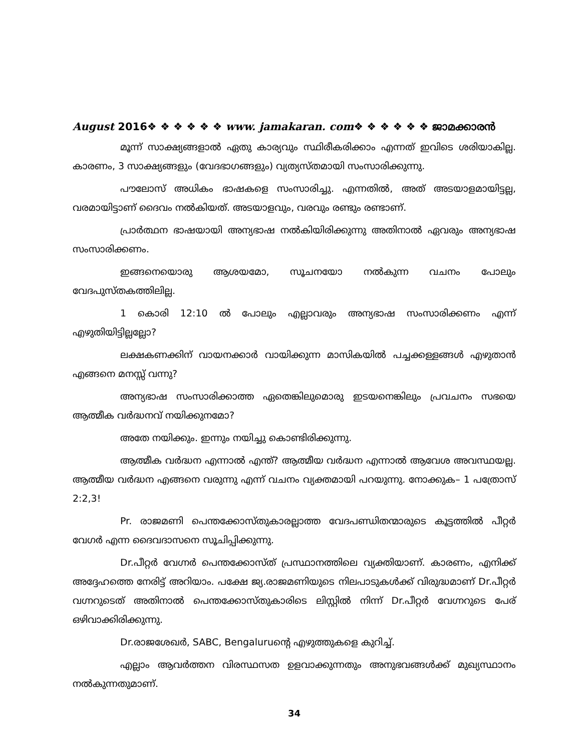August 2016❖ ❖ ❖ ❖ ❖ ❖ www. jamakaran. com❖ ❖ ❖ ❖ ❖ ❖ ജാമക്കാരൻ
മൂന്ന് സാക്ഷ്യങ്ങളാൽ ഏതു കാര്യവും സ്ഥിരീകരിക്കാം എന്നത് ഇവിടെ ശരിയാകില്ല. കാരണം, 3 സാക്ഷ്യങ്ങളും (വേദഭാഗങ്ങളും) വ്യത്യസ്തമായി സംസാരിക്കുന്നു.
പൗലോസ് അധികം ഭാഷകളെ സംസാരിച്ചു. എന്നതിൽ, അത് അടയാളമായിട്ടല്ല, വരമായിട്ടാണ് ദൈവം നൽകിയത്. അടയാളവും, വരവും രണ്ടും രണ്ടാണ്.
പ്രാർത്ഥന ഭാഷയായി അന്യഭാഷ നൽകിയിരിക്കുന്നു അതിനാൽ ഏവരും അന്യഭാഷ സംസാരിക്കണം.
ഇങ്ങനെയൊരു ആശയമോ, സൂചനയോ നൽകുന്ന വചനം പോലും വേദപുസ്തകത്തിലില്ല.
1 കൊരി 12:10 ൽ പോലും എല്ലാവരും അന്യഭാഷ സംസാരിക്കണം എന്ന് എഴുതിയിട്ടില്ലല്ലോ?
ലക്ഷകണക്കിന് വായനക്കാർ വായിക്കുന്ന മാസികയിൽ പച്ചക്കള്ളങ്ങൾ എഴുതാൻ എങ്ങനെ മനസ്സ് വന്നു?
അന്യഭാഷ സംസാരിക്കാത്ത ഏതെങ്കിലുമൊരു ഇടയനെങ്കിലും പ്രവചനം സഭയെ ആത്മീക വർദ്ധനവ് നയിക്കുനമോ?
അതേ നയിക്കും. ഇന്നും നയിച്ചു കൊണ്ടിരിക്കുന്നു.
ആത്മീക വർദ്ധന എന്നാൽ എന്ത്? ആത്മീയ വർദ്ധന എന്നാൽ ആവേശ അവസ്ഥയല്ല. ആത്മീയ വർദ്ധന എങ്ങനെ വരുന്നു എന്ന് വചനം വ്യക്തമായി പറയുന്നു. നോക്കുക– 1 പത്രോസ് 2:2,3!
Pr. രാജമണി പെന്തക്കോസ്തുകാരല്ലാത്ത വേദപണ്ഡിതന്മാരുടെ കൂട്ടത്തിൽ പീറ്റർ വേഗർ എന്ന ദൈവദാസനെ സൂചിപ്പിക്കുന്നു.
Dr.പീറ്റർ വേഗ്നർ പെന്തക്കോസ്ത് പ്രസ്ഥാനത്തിലെ വ്യക്തിയാണ്. കാരണം, എനിക്ക് അദ്ദേഹത്തെ നേരിട്ട് അറിയാം. പക്ഷേ ജ്യ.രാജമണിയുടെ നിലപാടുകൾക്ക് വിരുദ്ധമാണ് Dr.പീറ്റർ വഗ്നറുടെത് അതിനാൽ പെന്തക്കോസ്തുകാരിടെ ലിസ്റ്റിൽ നിന്ന് Dr.പീറ്റർ വേഗ്നറുടെ പേര് ഒഴിവാക്കിരിക്കുന്നു.
Dr.രാജശേഖർ, SABC, Bengaluruന്റെ എഴുത്തുകളെ കുറിച്ച്.
എല്ലാം ആവർത്തന വിരസ്ഥസത ഉളവാക്കുന്നതും അനുഭവങ്ങൾക്ക് മുഖ്യസ്ഥാനം നൽകുന്നതുമാണ്.
34